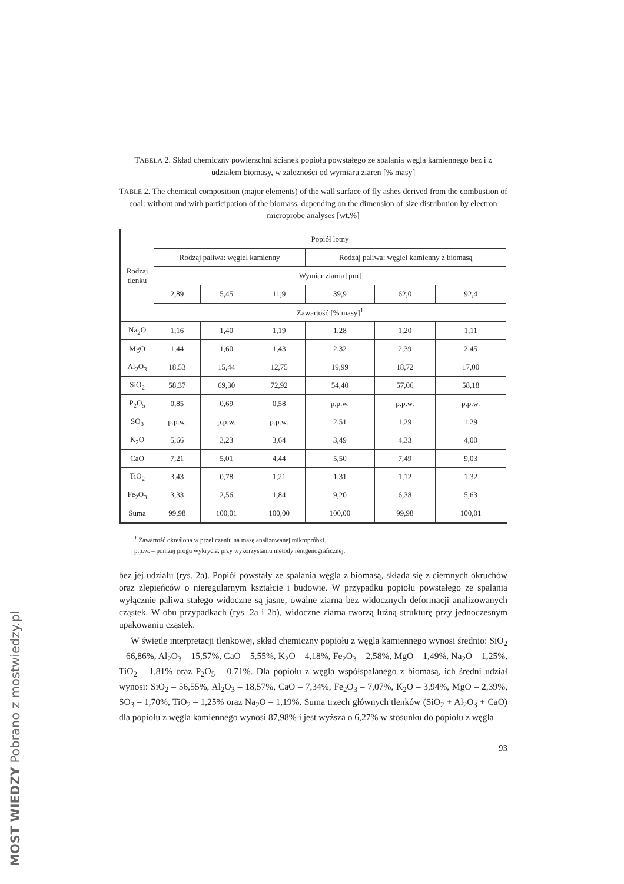MOST WIEDZY Pobrano z mostwiedzy.pl
TABELA 2. Skład chemiczny powierzchni ścianek popiołu powstałego ze spalania węgla kamiennego bez i z udziałem biomasy, w zależności od wymiaru ziaren [% masy]
TABLE 2. The chemical composition (major elements) of the wall surface of fly ashes derived from the combustion of coal: without and with participation of the biomass, depending on the dimension of size distribution by electron microprobe analyses [wt.%]
| Rodzaj tlenku | Popiół lotny | | | | | |
| --- | --- | --- | --- | --- | --- | --- |
| | Rodzaj paliwa: węgiel kamienny | | | Rodzaj paliwa: węgiel kamienny z biomasą | | |
| | Wymiar ziarna [μm] | | | | | |
| | 2,89 | 5,45 | 11,9 | 39,9 | 62,0 | 92,4 |
| | Zawartość [% masy]<sup>1</sup> | | | | | |
| Na<sub>2</sub>O | 1,16 | 1,40 | 1,19 | 1,28 | 1,20 | 1,11 |
| MgO | 1,44 | 1,60 | 1,43 | 2,32 | 2,39 | 2,45 |
| Al<sub>2</sub>O<sub>3</sub> | 18,53 | 15,44 | 12,75 | 19,99 | 18,72 | 17,00 |
| SiO<sub>2</sub> | 58,37 | 69,30 | 72,92 | 54,40 | 57,06 | 58,18 |
| P<sub>2</sub>O<sub>5</sub> | 0,85 | 0,69 | 0,58 | p.p.w. | p.p.w. | p.p.w. |
| SO<sub>3</sub> | p.p.w. | p.p.w. | p.p.w. | 2,51 | 1,29 | 1,29 |
| K<sub>2</sub>O | 5,66 | 3,23 | 3,64 | 3,49 | 4,33 | 4,00 |
| CaO | 7,21 | 5,01 | 4,44 | 5,50 | 7,49 | 9,03 |
| TiO<sub>2</sub> | 3,43 | 0,78 | 1,21 | 1,31 | 1,12 | 1,32 |
| Fe<sub>2</sub>O<sub>3</sub> | 3,33 | 2,56 | 1,84 | 9,20 | 6,38 | 5,63 |
| Suma | 99,98 | 100,01 | 100,00 | 100,00 | 99,98 | 100,01 |
<sup>1</sup> Zawartość określona w przeliczeniu na masę analizowanej mikropróbki.
p.p.w. – poniżej progu wykrycia, przy wykorzystaniu metody rentgenograficznej.
bez jej udziału (rys. 2a). Popiół powstały ze spalania węgla z biomasą, składa się z ciemnych okruchów oraz zlepieńców o nieregularnym kształcie i budowie. W przypadku popiołu powstałego ze spalania wyłącznie paliwa stałego widoczne są jasne, owalne ziarna bez widocznych deformacji analizowanych cząstek. W obu przypadkach (rys. 2a i 2b), widoczne ziarna tworzą luźną strukturę przy jednoczesnym upakowaniu cząstek.
W świetle interpretacji tlenkowej, skład chemiczny popiołu z węgla kamiennego wynosi średnio: SiO<sub>2</sub> – 66,86%, Al<sub>2</sub>O<sub>3</sub> – 15,57%, CaO – 5,55%, K<sub>2</sub>O – 4,18%, Fe<sub>2</sub>O<sub>3</sub> – 2,58%, MgO – 1,49%, Na<sub>2</sub>O – 1,25%, TiO<sub>2</sub> – 1,81% oraz P<sub>2</sub>O<sub>5</sub> – 0,71%. Dla popiołu z węgla współspalanego z biomasą, ich średni udział wynosi: SiO<sub>2</sub> – 56,55%, Al<sub>2</sub>O<sub>3</sub> – 18,57%, CaO – 7,34%, Fe<sub>2</sub>O<sub>3</sub> – 7,07%, K<sub>2</sub>O – 3,94%, MgO – 2,39%, SO<sub>3</sub> – 1,70%, TiO<sub>2</sub> – 1,25% oraz Na<sub>2</sub>O – 1,19%. Suma trzech głównych tlenków (SiO<sub>2</sub> + Al<sub>2</sub>O<sub>3</sub> + CaO) dla popiołu z węgla kamiennego wynosi 87,98% i jest wyższa o 6,27% w stosunku do popiołu z węgla
93